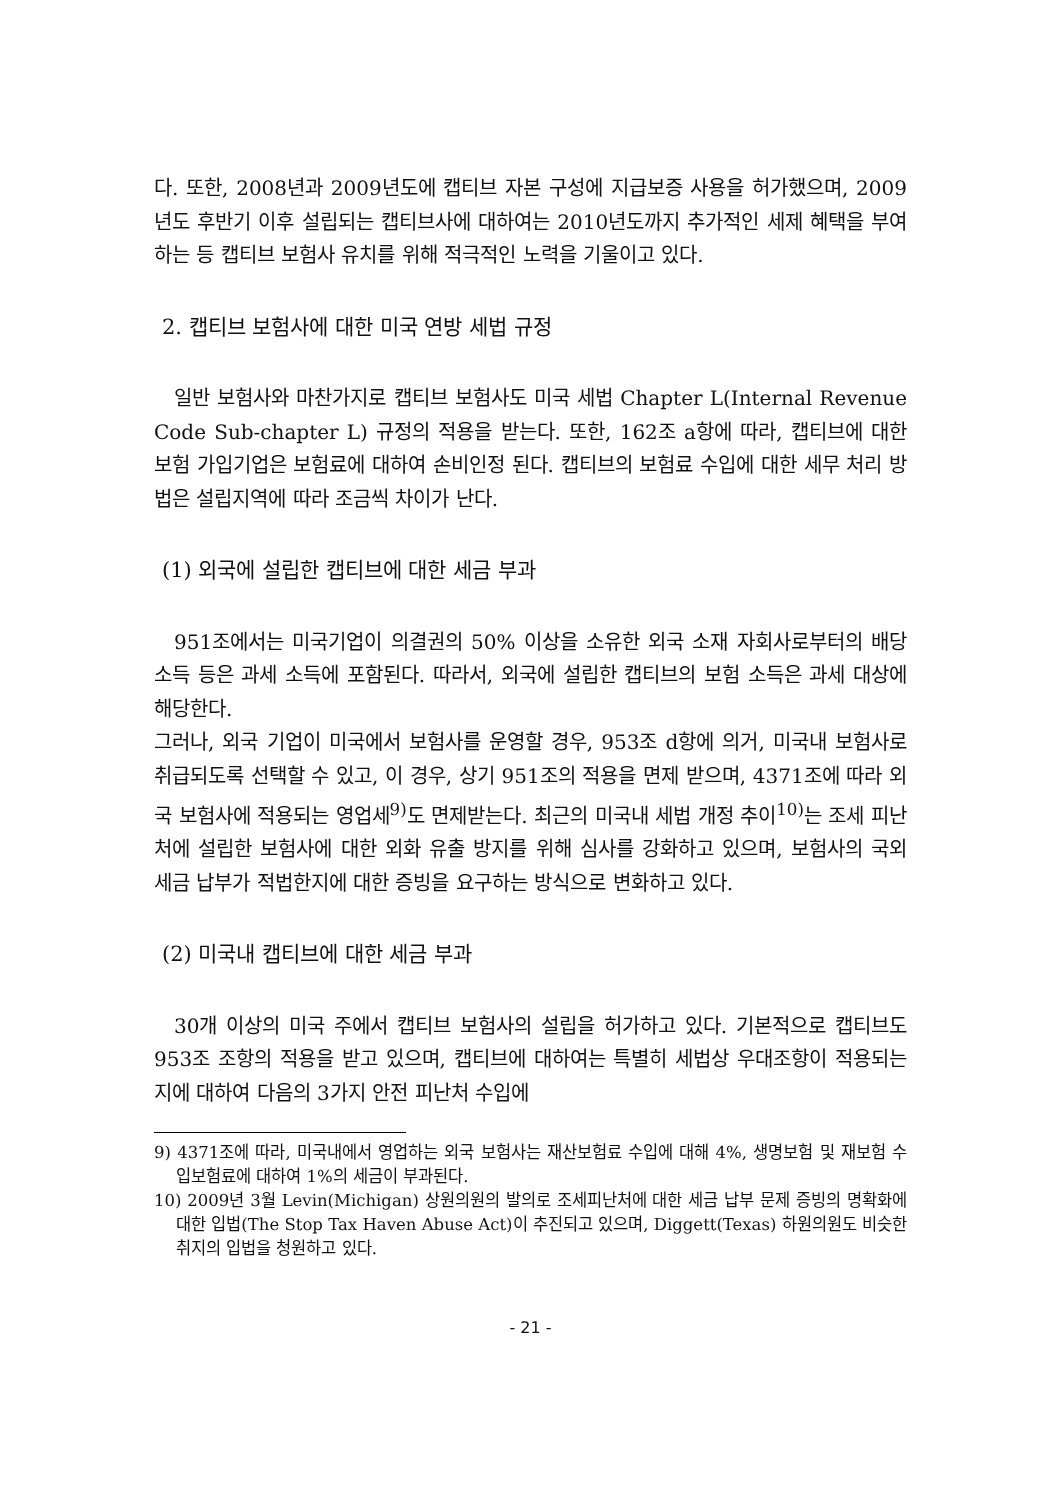다. 또한, 2008년과 2009년도에 캡티브 자본 구성에 지급보증 사용을 허가했으며, 2009년도 후반기 이후 설립되는 캡티브사에 대하여는 2010년도까지 추가적인 세제 혜택을 부여하는 등 캡티브 보험사 유치를 위해 적극적인 노력을 기울이고 있다.
2. 캡티브 보험사에 대한 미국 연방 세법 규정
일반 보험사와 마찬가지로 캡티브 보험사도 미국 세법 Chapter L(Internal Revenue Code Sub-chapter L) 규정의 적용을 받는다. 또한, 162조 a항에 따라, 캡티브에 대한 보험 가입기업은 보험료에 대하여 손비인정 된다. 캡티브의 보험료 수입에 대한 세무 처리 방법은 설립지역에 따라 조금씩 차이가 난다.
(1) 외국에 설립한 캡티브에 대한 세금 부과
951조에서는 미국기업이 의결권의 50% 이상을 소유한 외국 소재 자회사로부터의 배당 소득 등은 과세 소득에 포함된다. 따라서, 외국에 설립한 캡티브의 보험 소득은 과세 대상에 해당한다.
그러나, 외국 기업이 미국에서 보험사를 운영할 경우, 953조 d항에 의거, 미국내 보험사로 취급되도록 선택할 수 있고, 이 경우, 상기 951조의 적용을 면제 받으며, 4371조에 따라 외국 보험사에 적용되는 영업세<sup>9)</sup>도 면제받는다. 최근의 미국내 세법 개정 추이<sup>10)</sup>는 조세 피난처에 설립한 보험사에 대한 외화 유출 방지를 위해 심사를 강화하고 있으며, 보험사의 국외 세금 납부가 적법한지에 대한 증빙을 요구하는 방식으로 변화하고 있다.
(2) 미국내 캡티브에 대한 세금 부과
30개 이상의 미국 주에서 캡티브 보험사의 설립을 허가하고 있다. 기본적으로 캡티브도 953조 조항의 적용을 받고 있으며, 캡티브에 대하여는 특별히 세법상 우대조항이 적용되는지에 대하여 다음의 3가지 안전 피난처 수입에
9) 4371조에 따라, 미국내에서 영업하는 외국 보험사는 재산보험료 수입에 대해 4%, 생명보험 및 재보험 수입보험료에 대하여 1%의 세금이 부과된다.
10) 2009년 3월 Levin(Michigan) 상원의원의 발의로 조세피난처에 대한 세금 납부 문제 증빙의 명확화에 대한 입법(The Stop Tax Haven Abuse Act)이 추진되고 있으며, Diggett(Texas) 하원의원도 비슷한 취지의 입법을 청원하고 있다.
- 21 -